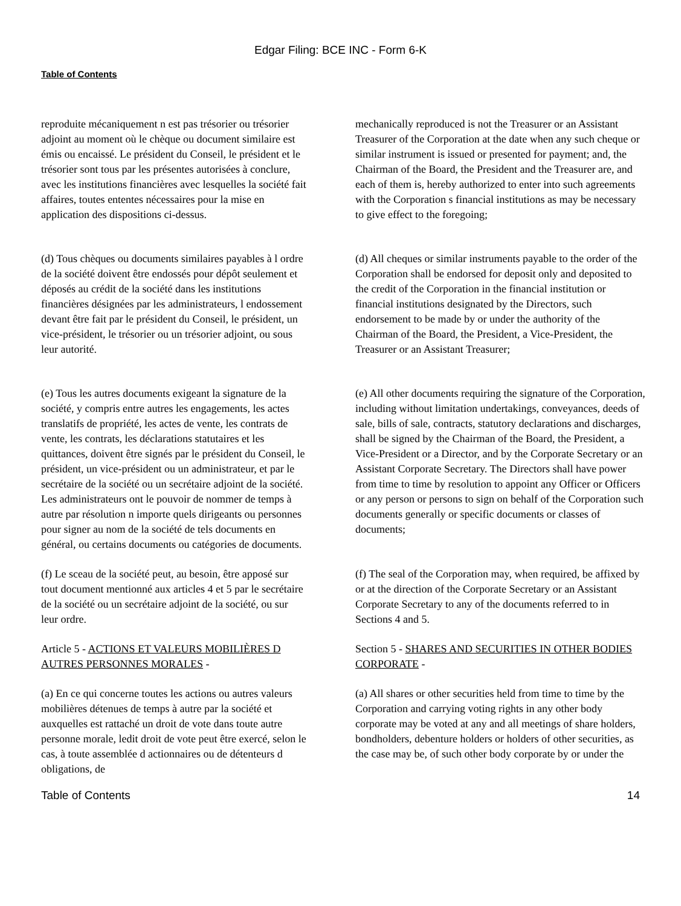Edgar Filing: BCE INC - Form 6-K
Table of Contents
| reproduite mécaniquement n est pas trésorier ou trésorier adjoint au moment où le chèque ou document similaire est émis ou encaissé. Le président du Conseil, le président et le trésorier sont tous par les présentes autorisées à conclure, avec les institutions financières avec lesquelles la société fait affaires, toutes ententes nécessaires pour la mise en application des dispositions ci-dessus. | mechanically reproduced is not the Treasurer or an Assistant Treasurer of the Corporation at the date when any such cheque or similar instrument is issued or presented for payment; and, the Chairman of the Board, the President and the Treasurer are, and each of them is, hereby authorized to enter into such agreements with the Corporation s financial institutions as may be necessary to give effect to the foregoing; |
| (d) Tous chèques ou documents similaires payables à l ordre de la société doivent être endossés pour dépôt seulement et déposés au crédit de la société dans les institutions financières désignées par les administrateurs, l endossement devant être fait par le président du Conseil, le président, un vice-président, le trésorier ou un trésorier adjoint, ou sous leur autorité. | (d) All cheques or similar instruments payable to the order of the Corporation shall be endorsed for deposit only and deposited to the credit of the Corporation in the financial institution or financial institutions designated by the Directors, such endorsement to be made by or under the authority of the Chairman of the Board, the President, a Vice-President, the Treasurer or an Assistant Treasurer; |
| (e) Tous les autres documents exigeant la signature de la société, y compris entre autres les engagements, les actes translatifs de propriété, les actes de vente, les contrats de vente, les contrats, les déclarations statutaires et les quittances, doivent être signés par le président du Conseil, le président, un vice-président ou un administrateur, et par le secrétaire de la société ou un secrétaire adjoint de la société. Les administrateurs ont le pouvoir de nommer de temps à autre par résolution n importe quels dirigeants ou personnes pour signer au nom de la société de tels documents en général, ou certains documents ou catégories de documents. | (e) All other documents requiring the signature of the Corporation, including without limitation undertakings, conveyances, deeds of sale, bills of sale, contracts, statutory declarations and discharges, shall be signed by the Chairman of the Board, the President, a Vice-President or a Director, and by the Corporate Secretary or an Assistant Corporate Secretary. The Directors shall have power from time to time by resolution to appoint any Officer or Officers or any person or persons to sign on behalf of the Corporation such documents generally or specific documents or classes of documents; |
| (f) Le sceau de la société peut, au besoin, être apposé sur tout document mentionné aux articles 4 et 5 par le secrétaire de la société ou un secrétaire adjoint de la société, ou sur leur ordre. | (f) The seal of the Corporation may, when required, be affixed by or at the direction of the Corporate Secretary or an Assistant Corporate Secretary to any of the documents referred to in Sections 4 and 5. |
| Article 5 - ACTIONS ET VALEURS MOBILIÈRES D AUTRES PERSONNES MORALES - | Section 5 - SHARES AND SECURITIES IN OTHER BODIES CORPORATE - |
| (a) En ce qui concerne toutes les actions ou autres valeurs mobilières détenues de temps à autre par la société et auxquelles est rattaché un droit de vote dans toute autre personne morale, ledit droit de vote peut être exercé, selon le cas, à toute assemblée d actionnaires ou de détenteurs d obligations, de | (a) All shares or other securities held from time to time by the Corporation and carrying voting rights in any other body corporate may be voted at any and all meetings of share holders, bondholders, debenture holders or holders of other securities, as the case may be, of such other body corporate by or under the |
Table of Contents 14